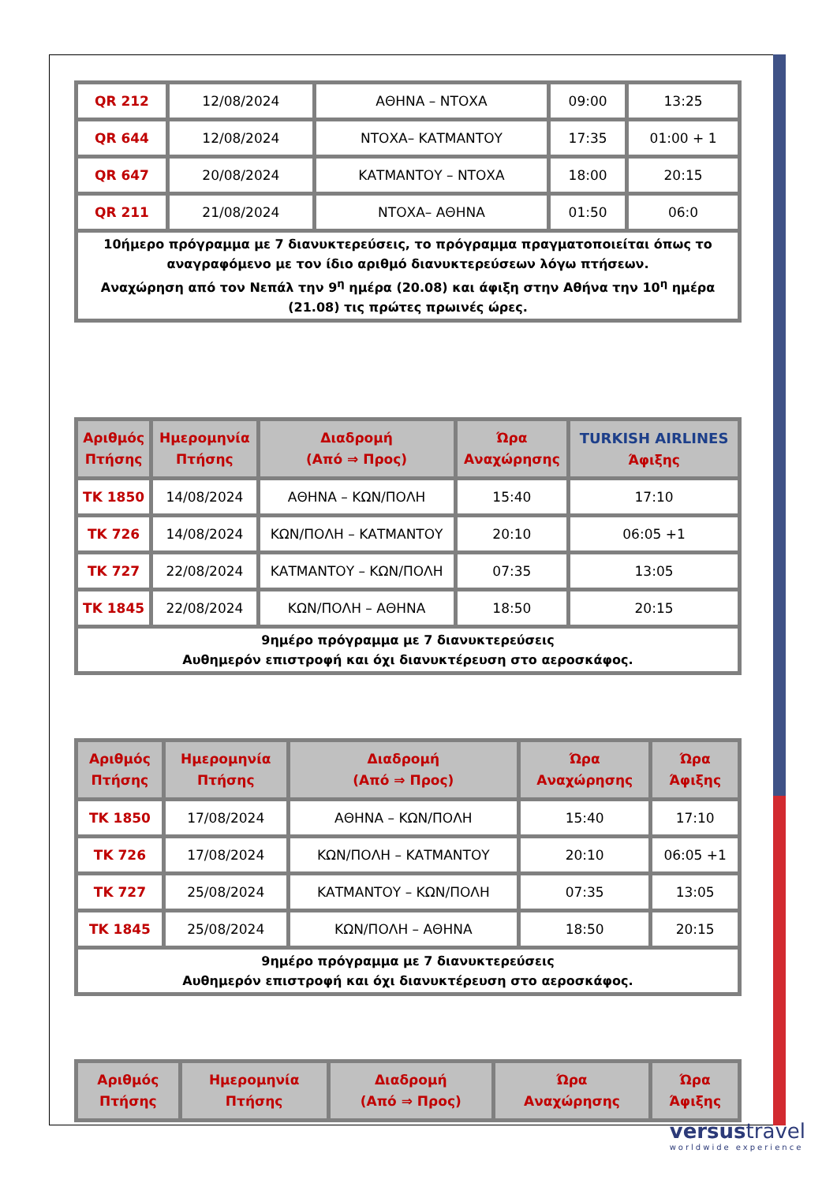| QR 212 | 12/08/2024 | ΑΘΗΝΑ – ΝΤΟΧΑ | 09:00 | 13:25 |
| QR 644 | 12/08/2024 | ΝΤΟΧΑ– ΚΑΤΜΑΝΤΟΥ | 17:35 | 01:00 + 1 |
| QR 647 | 20/08/2024 | ΚΑΤΜΑΝΤΟΥ – ΝΤΟΧΑ | 18:00 | 20:15 |
| QR 211 | 21/08/2024 | ΝΤΟΧΑ– ΑΘΗΝΑ | 01:50 | 06:0 |
| 10ήμερο πρόγραμμα με 7 διανυκτερεύσεις, το πρόγραμμα πραγματοποιείται όπως το αναγραφόμενο με τον ίδιο αριθμό διανυκτερεύσεων λόγω πτήσεων. Αναχώρηση από τον Νεπάλ την 9<sup>η</sup> ημέρα (20.08) και άφιξη στην Αθήνα την 10<sup>η</sup> ημέρα (21.08) τις πρώτες πρωινές ώρες. | | | | |
| Αριθμός Πτήσης | Ημερομηνία Πτήσης | Διαδρομή (Από ⇒ Προς) | Ώρα Αναχώρησης | TURKISH AIRLINES Άφιξης |
| --- | --- | --- | --- | --- |
| TK 1850 | 14/08/2024 | ΑΘΗΝΑ – ΚΩΝ/ΠΟΛΗ | 15:40 | 17:10 |
| TK 726 | 14/08/2024 | ΚΩΝ/ΠΟΛΗ – ΚΑΤΜΑΝΤΟΥ | 20:10 | 06:05 +1 |
| TK 727 | 22/08/2024 | ΚΑΤΜΑΝΤΟΥ – ΚΩΝ/ΠΟΛΗ | 07:35 | 13:05 |
| TK 1845 | 22/08/2024 | ΚΩΝ/ΠΟΛΗ – ΑΘΗΝΑ | 18:50 | 20:15 |
| 9ημέρο πρόγραμμα με 7 διανυκτερεύσεις Αυθημερόν επιστροφή και όχι διανυκτέρευση στο αεροσκάφος. | | | | |
| Αριθμός Πτήσης | Ημερομηνία Πτήσης | Διαδρομή (Από ⇒ Προς) | Ώρα Αναχώρησης | Ώρα Άφιξης |
| --- | --- | --- | --- | --- |
| TK 1850 | 17/08/2024 | ΑΘΗΝΑ – ΚΩΝ/ΠΟΛΗ | 15:40 | 17:10 |
| TK 726 | 17/08/2024 | ΚΩΝ/ΠΟΛΗ – ΚΑΤΜΑΝΤΟΥ | 20:10 | 06:05 +1 |
| TK 727 | 25/08/2024 | ΚΑΤΜΑΝΤΟΥ – ΚΩΝ/ΠΟΛΗ | 07:35 | 13:05 |
| TK 1845 | 25/08/2024 | ΚΩΝ/ΠΟΛΗ – ΑΘΗΝΑ | 18:50 | 20:15 |
| 9ημέρο πρόγραμμα με 7 διανυκτερεύσεις Αυθημερόν επιστροφή και όχι διανυκτέρευση στο αεροσκάφος. | | | | |
| Αριθμός Πτήσης | Ημερομηνία Πτήσης | Διαδρομή (Από ⇒ Προς) | Ώρα Αναχώρησης | Ώρα Άφιξης |
| --- | --- | --- | --- | --- |
versustravel
worldwide experience